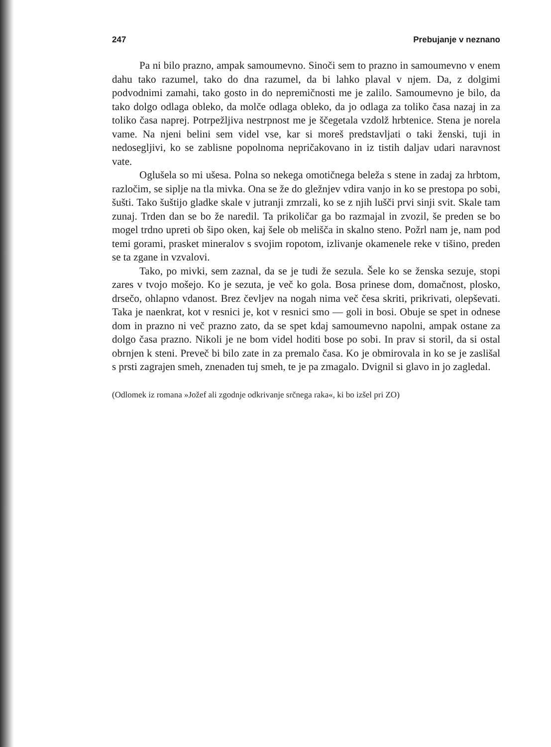247 Prebujanje v neznano
Pa ni bilo prazno, ampak samoumevno. Sinoči sem to prazno in samoumevno v enem dahu tako razumel, tako do dna razumel, da bi lahko plaval v njem. Da, z dolgimi podvodnimi zamahi, tako gosto in do nepremičnosti me je zalilo. Samoumevno je bilo, da tako dolgo odlaga obleko, da molče odlaga obleko, da jo odlaga za toliko časa nazaj in za toliko časa naprej. Potrpežljiva nestrpnost me je ščegetala vzdolž hrbtenice. Stena je norela vame. Na njeni belini sem videl vse, kar si moreš predstavljati o taki ženski, tuji in nedosegljivi, ko se zablisne popolnoma nepričakovano in iz tistih daljav udari naravnost vate.
Oglušela so mi ušesa. Polna so nekega omotičnega beleža s stene in zadaj za hrbtom, razločim, se siplje na tla mivka. Ona se že do gležnjev vdira vanjo in ko se prestopa po sobi, šušti. Tako šuštijo gladke skale v jutranji zmrzali, ko se z njih lušči prvi sinji svit. Skale tam zunaj. Trden dan se bo že naredil. Ta prikoličar ga bo razmajal in zvozil, še preden se bo mogel trdno upreti ob šipo oken, kaj šele ob melišča in skalno steno. Požrl nam je, nam pod temi gorami, prasket mineralov s svojim ropotom, izlivanje okamenele reke v tišino, preden se ta zgane in vzvalovi.
Tako, po mivki, sem zaznal, da se je tudi že sezula. Šele ko se ženska sezuje, stopi zares v tvojo mošejo. Ko je sezuta, je več ko gola. Bosa prinese dom, domačnost, plosko, drsečo, ohlapno vdanost. Brez čevljev na nogah nima več česa skriti, prikrivati, olepševati. Taka je naenkrat, kot v resnici je, kot v resnici smo — goli in bosi. Obuje se spet in odnese dom in prazno ni več prazno zato, da se spet kdaj samoumevno napolni, ampak ostane za dolgo časa prazno. Nikoli je ne bom videl hoditi bose po sobi. In prav si storil, da si ostal obrnjen k steni. Preveč bi bilo zate in za premalo časa. Ko je obmirovala in ko se je zaslišal s prsti zagrajen smeh, znenaden tuj smeh, te je pa zmagalo. Dvignil si glavo in jo zagledal.
(Odlomek iz romana »Jožef ali zgodnje odkrivanje srčnega raka«, ki bo izšel pri ZO)